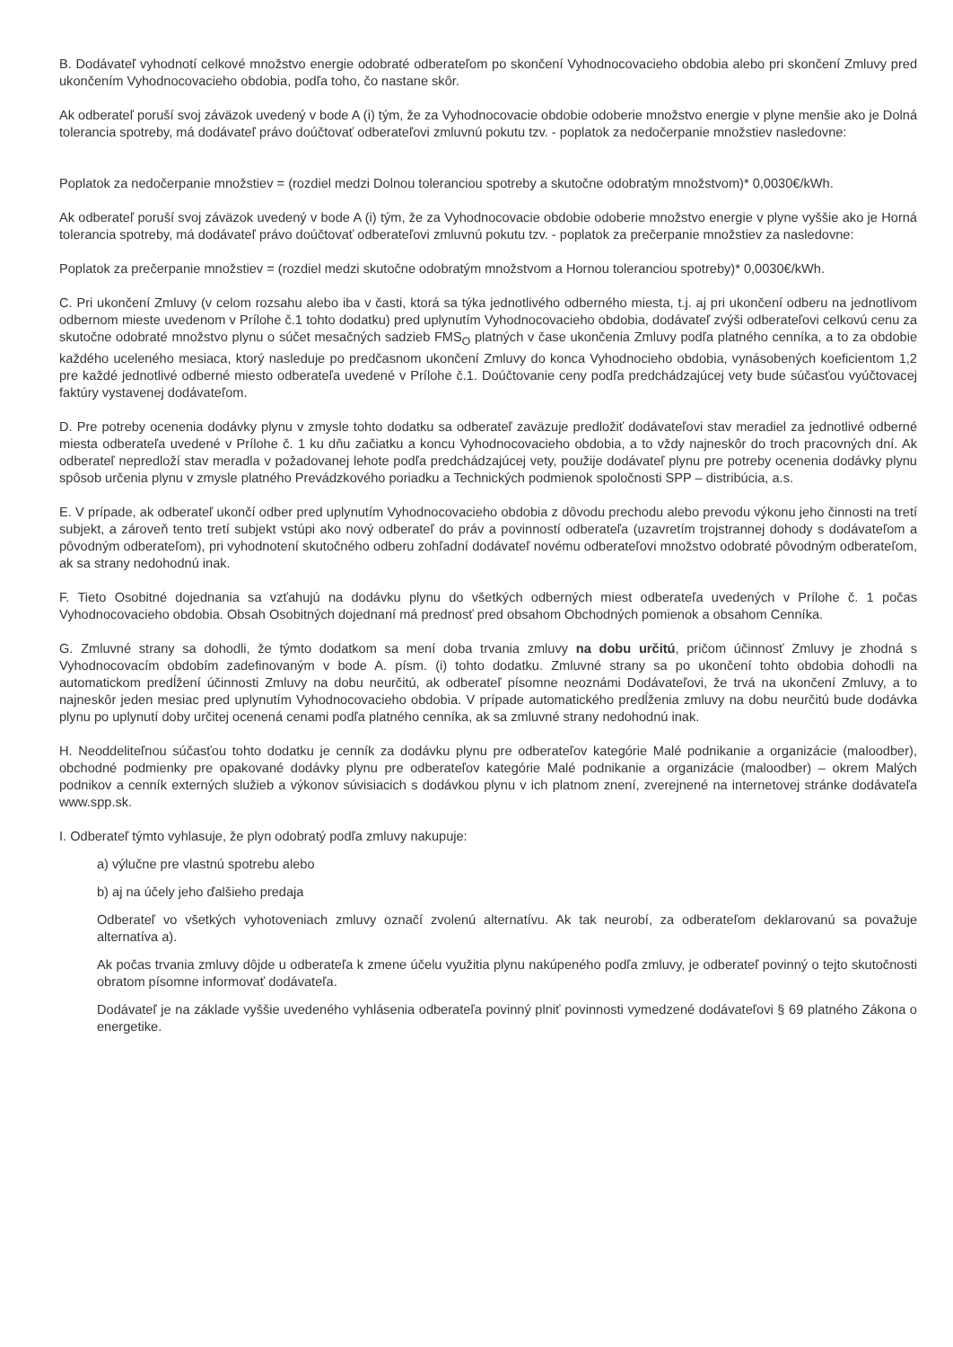B. Dodávateľ vyhodnotí celkové množstvo energie odobraté odberateľom po skončení Vyhodnocovacieho obdobia alebo pri skončení Zmluvy pred ukončením Vyhodnocovacieho obdobia, podľa toho, čo nastane skôr.
Ak odberateľ poruší svoj záväzok uvedený v bode A (i) tým, že za Vyhodnocovacie obdobie odoberie množstvo energie v plyne menšie ako je Dolná tolerancia spotreby, má dodávateľ právo doúčtovať odberateľovi zmluvnú pokutu tzv. - poplatok za nedočerpanie množstiev nasledovne:
Poplatok za nedočerpanie množstiev = (rozdiel medzi Dolnou toleranciou spotreby a skutočne odobratým množstvom)* 0,0030€/kWh.
Ak odberateľ poruší svoj záväzok uvedený v bode A (i) tým, že za Vyhodnocovacie obdobie odoberie množstvo energie v plyne vyššie ako je Horná tolerancia spotreby, má dodávateľ právo doúčtovať odberateľovi zmluvnú pokutu tzv. - poplatok za prečerpanie množstiev za nasledovne:
Poplatok za prečerpanie množstiev = (rozdiel medzi skutočne odobratým množstvom a Hornou toleranciou spotreby)* 0,0030€/kWh.
C. Pri ukončení Zmluvy (v celom rozsahu alebo iba v časti, ktorá sa týka jednotlivého odberného miesta, t.j. aj pri ukončení odberu na jednotlivom odbernom mieste uvedenom v Prílohe č.1 tohto dodatku) pred uplynutím Vyhodnocovacieho obdobia, dodávateľ zvýši odberateľovi celkovú cenu za skutočne odobraté množstvo plynu o súčet mesačných sadzieb FMS<sub>O</sub> platných v čase ukončenia Zmluvy podľa platného cenníka, a to za obdobie každého uceleného mesiaca, ktorý nasleduje po predčasnom ukončení Zmluvy do konca Vyhodnocieho obdobia, vynásobených koeficientom 1,2 pre každé jednotlivé odberné miesto odberateľa uvedené v Prílohe č.1. Doúčtovanie ceny podľa predchádzajúcej vety bude súčasťou vyúčtovacej faktúry vystavenej dodávateľom.
D. Pre potreby ocenenia dodávky plynu v zmysle tohto dodatku sa odberateľ zaväzuje predložiť dodávateľovi stav meradiel za jednotlivé odberné miesta odberateľa uvedené v Prílohe č. 1 ku dňu začiatku a koncu Vyhodnocovacieho obdobia, a to vždy najneskôr do troch pracovných dní. Ak odberateľ nepredloží stav meradla v požadovanej lehote podľa predchádzajúcej vety, použije dodávateľ plynu pre potreby ocenenia dodávky plynu spôsob určenia plynu v zmysle platného Prevádzkového poriadku a Technických podmienok spoločnosti SPP – distribúcia, a.s.
E. V prípade, ak odberateľ ukončí odber pred uplynutím Vyhodnocovacieho obdobia z dôvodu prechodu alebo prevodu výkonu jeho činnosti na tretí subjekt, a zároveň tento tretí subjekt vstúpi ako nový odberateľ do práv a povinností odberateľa (uzavretím trojstrannej dohody s dodávateľom a pôvodným odberateľom), pri vyhodnotení skutočného odberu zohľadní dodávateľ novému odberateľovi množstvo odobraté pôvodným odberateľom, ak sa strany nedohodnú inak.
F. Tieto Osobitné dojednania sa vzťahujú na dodávku plynu do všetkých odberných miest odberateľa uvedených v Prílohe č. 1 počas Vyhodnocovacieho obdobia. Obsah Osobitných dojednaní má prednosť pred obsahom Obchodných pomienok a obsahom Cenníka.
G. Zmluvné strany sa dohodli, že týmto dodatkom sa mení doba trvania zmluvy na dobu určitú, pričom účinnosť Zmluvy je zhodná s Vyhodnocovacím obdobím zadefinovaným v bode A. písm. (i) tohto dodatku. Zmluvné strany sa po ukončení tohto obdobia dohodli na automatickom predĺžení účinnosti Zmluvy na dobu neurčitú, ak odberateľ písomne neoznámi Dodávateľovi, že trvá na ukončení Zmluvy, a to najneskôr jeden mesiac pred uplynutím Vyhodnocovacieho obdobia. V prípade automatického predĺženia zmluvy na dobu neurčitú bude dodávka plynu po uplynutí doby určitej ocenená cenami podľa platného cenníka, ak sa zmluvné strany nedohodnú inak.
H. Neoddeliteľnou súčasťou tohto dodatku je cenník za dodávku plynu pre odberateľov kategórie Malé podnikanie a organizácie (maloodber), obchodné podmienky pre opakované dodávky plynu pre odberateľov kategórie Malé podnikanie a organizácie (maloodber) – okrem Malých podnikov a cenník externých služieb a výkonov súvisiacich s dodávkou plynu v ich platnom znení, zverejnené na internetovej stránke dodávateľa www.spp.sk.
I. Odberateľ týmto vyhlasuje, že plyn odobratý podľa zmluvy nakupuje:
a) výlučne pre vlastnú spotrebu alebo
b) aj na účely jeho ďalšieho predaja
Odberateľ vo všetkých vyhotoveniach zmluvy označí zvolenú alternatívu. Ak tak neurobí, za odberateľom deklarovanú sa považuje alternatíva a).
Ak počas trvania zmluvy dôjde u odberateľa k zmene účelu využitia plynu nakúpeného podľa zmluvy, je odberateľ povinný o tejto skutočnosti obratom písomne informovať dodávateľa.
Dodávateľ je na základe vyššie uvedeného vyhlásenia odberateľa povinný plniť povinnosti vymedzené dodávateľovi § 69 platného Zákona o energetike.